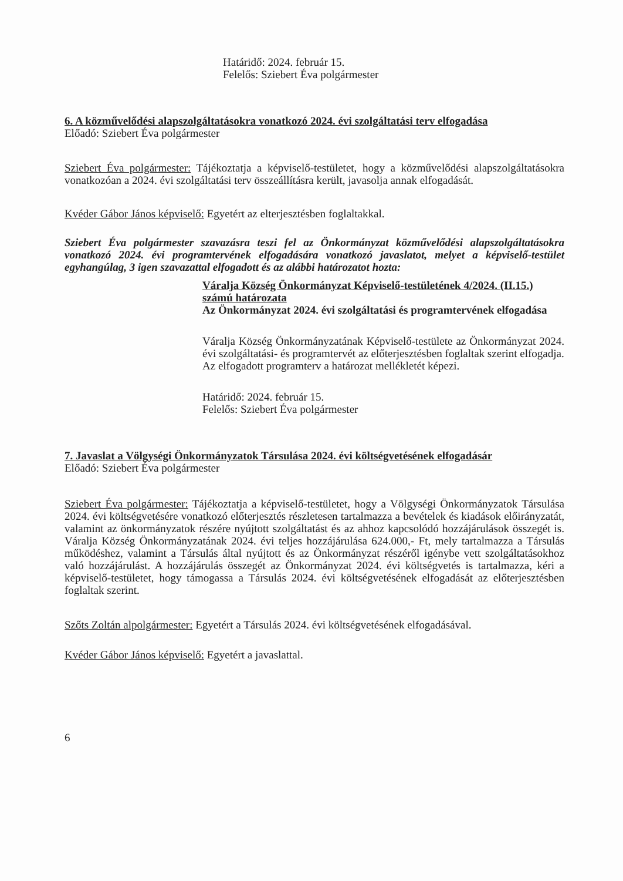Határidő: 2024. február 15.
Felelős: Sziebert Éva polgármester
6. A közművelődési alapszolgáltatásokra vonatkozó 2024. évi szolgáltatási terv elfogadása
Előadó: Sziebert Éva polgármester
Sziebert Éva polgármester: Tájékoztatja a képviselő-testületet, hogy a közművelődési alapszolgáltatásokra vonatkozóan a 2024. évi szolgáltatási terv összeállításra került, javasolja annak elfogadását.
Kvéder Gábor János képviselő: Egyetért az elterjesztésben foglaltakkal.
Sziebert Éva polgármester szavazásra teszi fel az Önkormányzat közművelődési alapszolgáltatásokra vonatkozó 2024. évi programtervének elfogadására vonatkozó javaslatot, melyet a képviselő-testület egyhangúlag, 3 igen szavazattal elfogadott és az alábbi határozatot hozta:
Váralja Község Önkormányzat Képviselő-testületének 4/2024. (II.15.) számú határozata
Az Önkormányzat 2024. évi szolgáltatási és programtervének elfogadása
Váralja Község Önkormányzatának Képviselő-testülete az Önkormányzat 2024. évi szolgáltatási- és programtervét az előterjesztésben foglaltak szerint elfogadja.
Az elfogadott programterv a határozat mellékletét képezi.
Határidő: 2024. február 15.
Felelős: Sziebert Éva polgármester
7. Javaslat a Völgységi Önkormányzatok Társulása 2024. évi költségvetésének elfogadásár
Előadó: Sziebert Éva polgármester
Sziebert Éva polgármester: Tájékoztatja a képviselő-testületet, hogy a Völgységi Önkormányzatok Társulása 2024. évi költségvetésére vonatkozó előterjesztés részletesen tartalmazza a bevételek és kiadások előirányzatát, valamint az önkormányzatok részére nyújtott szolgáltatást és az ahhoz kapcsolódó hozzájárulások összegét is. Váralja Község Önkormányzatának 2024. évi teljes hozzájárulása 624.000,- Ft, mely tartalmazza a Társulás működéshez, valamint a Társulás által nyújtott és az Önkormányzat részéről igénybe vett szolgáltatásokhoz való hozzájárulást. A hozzájárulás összegét az Önkormányzat 2024. évi költségvetés is tartalmazza, kéri a képviselő-testületet, hogy támogassa a Társulás 2024. évi költségvetésének elfogadását az előterjesztésben foglaltak szerint.
Szőts Zoltán alpolgármester: Egyetért a Társulás 2024. évi költségvetésének elfogadásával.
Kvéder Gábor János képviselő: Egyetért a javaslattal.
6